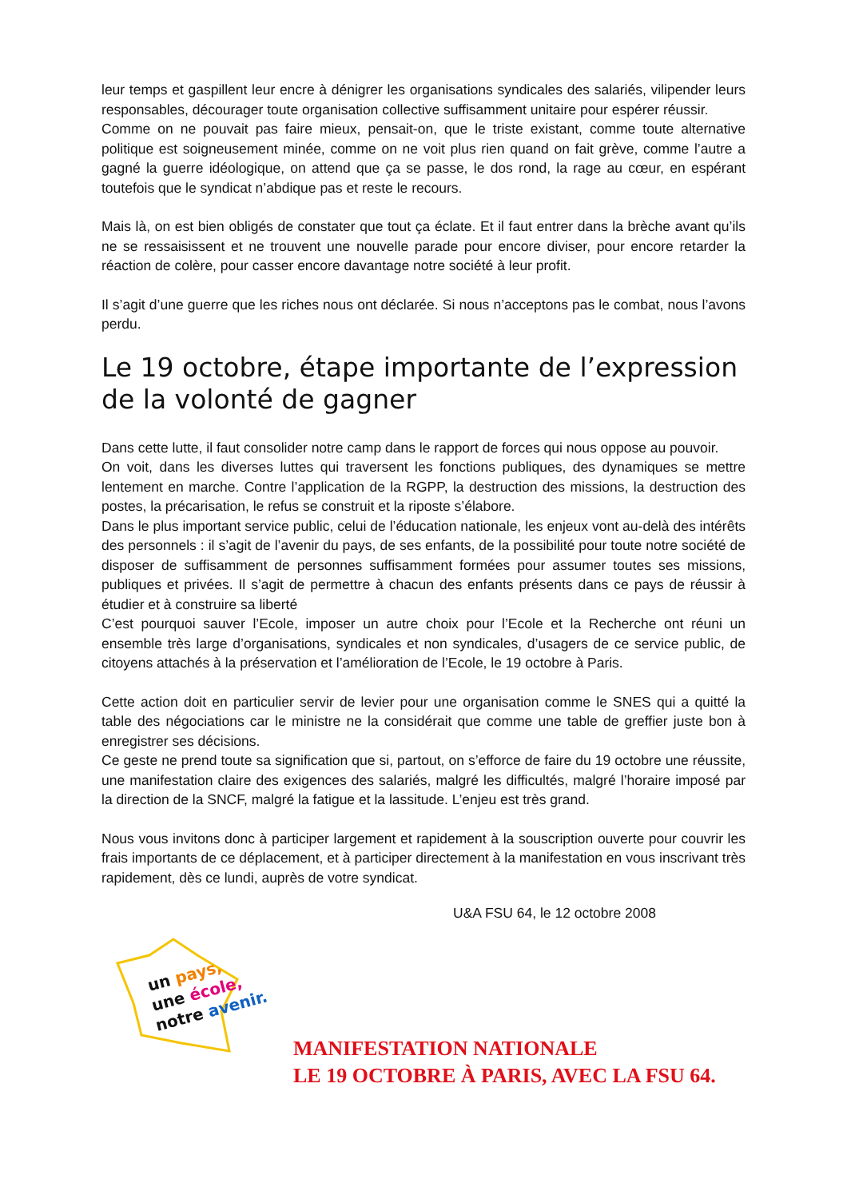leur temps et gaspillent leur encre à dénigrer les organisations syndicales des salariés, vilipender leurs responsables, décourager toute organisation collective suffisamment unitaire pour espérer réussir.
Comme on ne pouvait pas faire mieux, pensait-on, que le triste existant, comme toute alternative politique est soigneusement minée, comme on ne voit plus rien quand on fait grève, comme l’autre a gagné la guerre idéologique, on attend que ça se passe, le dos rond, la rage au cœur, en espérant toutefois que le syndicat n’abdique pas et reste le recours.
Mais là, on est bien obligés de constater que tout ça éclate. Et il faut entrer dans la brèche avant qu’ils ne se ressaisissent et ne trouvent une nouvelle parade pour encore diviser, pour encore retarder la réaction de colère, pour casser encore davantage notre société à leur profit.
Il s’agit d’une guerre que les riches nous ont déclarée. Si nous n’acceptons pas le combat, nous l’avons perdu.
Le 19 octobre, étape importante de l’expression de la volonté de gagner
Dans cette lutte, il faut consolider notre camp dans le rapport de forces qui nous oppose au pouvoir.
On voit, dans les diverses luttes qui traversent les fonctions publiques, des dynamiques se mettre lentement en marche. Contre l’application de la RGPP, la destruction des missions, la destruction des postes, la précarisation, le refus se construit et la riposte s’élabore.
Dans le plus important service public, celui de l’éducation nationale, les enjeux vont au-delà des intérêts des personnels : il s’agit de l’avenir du pays, de ses enfants, de la possibilité pour toute notre société de disposer de suffisamment de personnes suffisamment formées pour assumer toutes ses missions, publiques et privées. Il s’agit de permettre à chacun des enfants présents dans ce pays de réussir à étudier et à construire sa liberté
C’est pourquoi sauver l’Ecole, imposer un autre choix pour l’Ecole et la Recherche ont réuni un ensemble très large d’organisations, syndicales et non syndicales, d’usagers de ce service public, de citoyens attachés à la préservation et l’amélioration de l’Ecole, le 19 octobre à Paris.
Cette action doit en particulier servir de levier pour une organisation comme le SNES qui a quitté la table des négociations car le ministre ne la considérait que comme une table de greffier juste bon à enregistrer ses décisions.
Ce geste ne prend toute sa signification que si, partout, on s’efforce de faire du 19 octobre une réussite, une manifestation claire des exigences des salariés, malgré les difficultés, malgré l’horaire imposé par la direction de la SNCF, malgré la fatigue et la lassitude. L’enjeu est très grand.
Nous vous invitons donc à participer largement et rapidement à la souscription ouverte pour couvrir les frais importants de ce déplacement, et à participer directement à la manifestation en vous inscrivant très rapidement, dès ce lundi, auprès de votre syndicat.
U&A FSU 64, le 12 octobre 2008
un pays,
une école,
notre avenir.
MANIFESTATION NATIONALE
LE 19 OCTOBRE À PARIS, AVEC LA FSU 64.